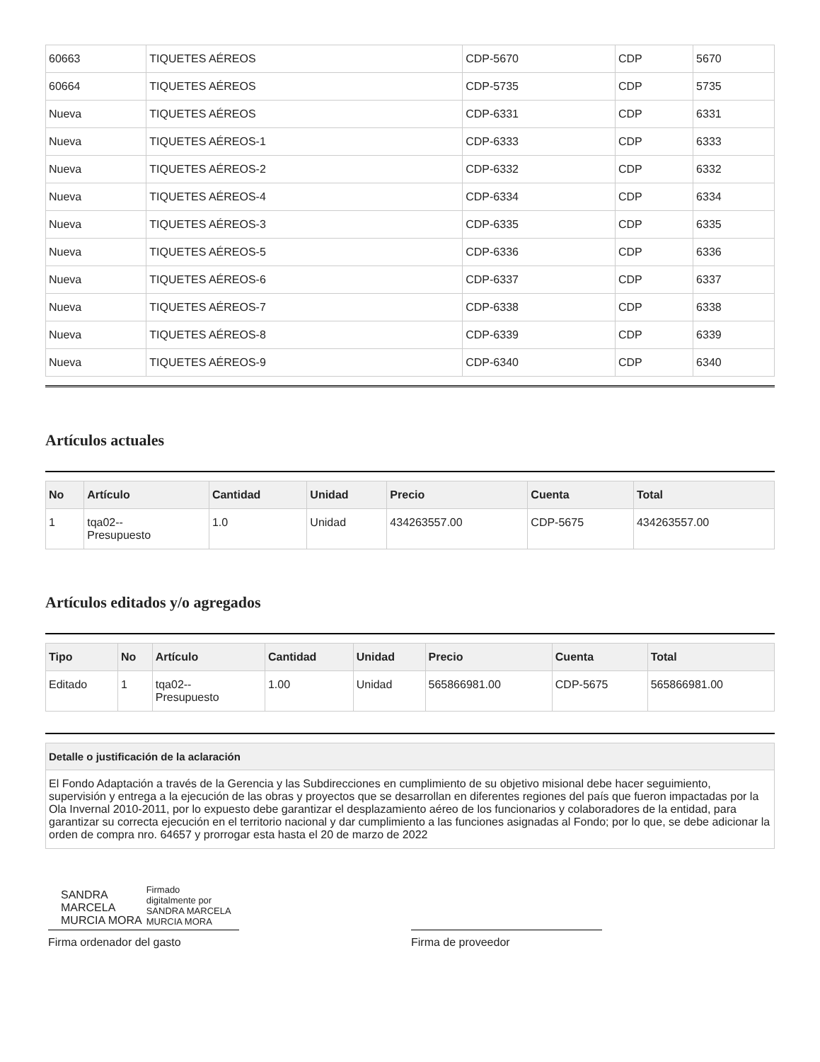| 60663 | TIQUETES AÉREOS | CDP-5670 | CDP | 5670 |
| 60664 | TIQUETES AÉREOS | CDP-5735 | CDP | 5735 |
| Nueva | TIQUETES AÉREOS | CDP-6331 | CDP | 6331 |
| Nueva | TIQUETES AÉREOS-1 | CDP-6333 | CDP | 6333 |
| Nueva | TIQUETES AÉREOS-2 | CDP-6332 | CDP | 6332 |
| Nueva | TIQUETES AÉREOS-4 | CDP-6334 | CDP | 6334 |
| Nueva | TIQUETES AÉREOS-3 | CDP-6335 | CDP | 6335 |
| Nueva | TIQUETES AÉREOS-5 | CDP-6336 | CDP | 6336 |
| Nueva | TIQUETES AÉREOS-6 | CDP-6337 | CDP | 6337 |
| Nueva | TIQUETES AÉREOS-7 | CDP-6338 | CDP | 6338 |
| Nueva | TIQUETES AÉREOS-8 | CDP-6339 | CDP | 6339 |
| Nueva | TIQUETES AÉREOS-9 | CDP-6340 | CDP | 6340 |
Artículos actuales
| No | Artículo | Cantidad | Unidad | Precio | Cuenta | Total |
| --- | --- | --- | --- | --- | --- | --- |
| 1 | tqa02-- Presupuesto | 1.0 | Unidad | 434263557.00 | CDP-5675 | 434263557.00 |
Artículos editados y/o agregados
| Tipo | No | Artículo | Cantidad | Unidad | Precio | Cuenta | Total |
| --- | --- | --- | --- | --- | --- | --- | --- |
| Editado | 1 | tqa02-- Presupuesto | 1.00 | Unidad | 565866981.00 | CDP-5675 | 565866981.00 |
| Detalle o justificación de la aclaración |
| --- |
| El Fondo Adaptación a través de la Gerencia y las Subdirecciones en cumplimiento de su objetivo misional debe hacer seguimiento, supervisión y entrega a la ejecución de las obras y proyectos que se desarrollan en diferentes regiones del país que fueron impactadas por la Ola Invernal 2010-2011, por lo expuesto debe garantizar el desplazamiento aéreo de los funcionarios y colaboradores de la entidad, para garantizar su correcta ejecución en el territorio nacional y dar cumplimiento a las funciones asignadas al Fondo; por lo que, se debe adicionar la orden de compra nro. 64657 y prorrogar esta hasta el 20 de marzo de 2022 |
SANDRA
MARCELA
MURCIA MORA
Firmado
digitalmente por
SANDRA MARCELA
MURCIA MORA
Firma ordenador del gasto
Firma de proveedor